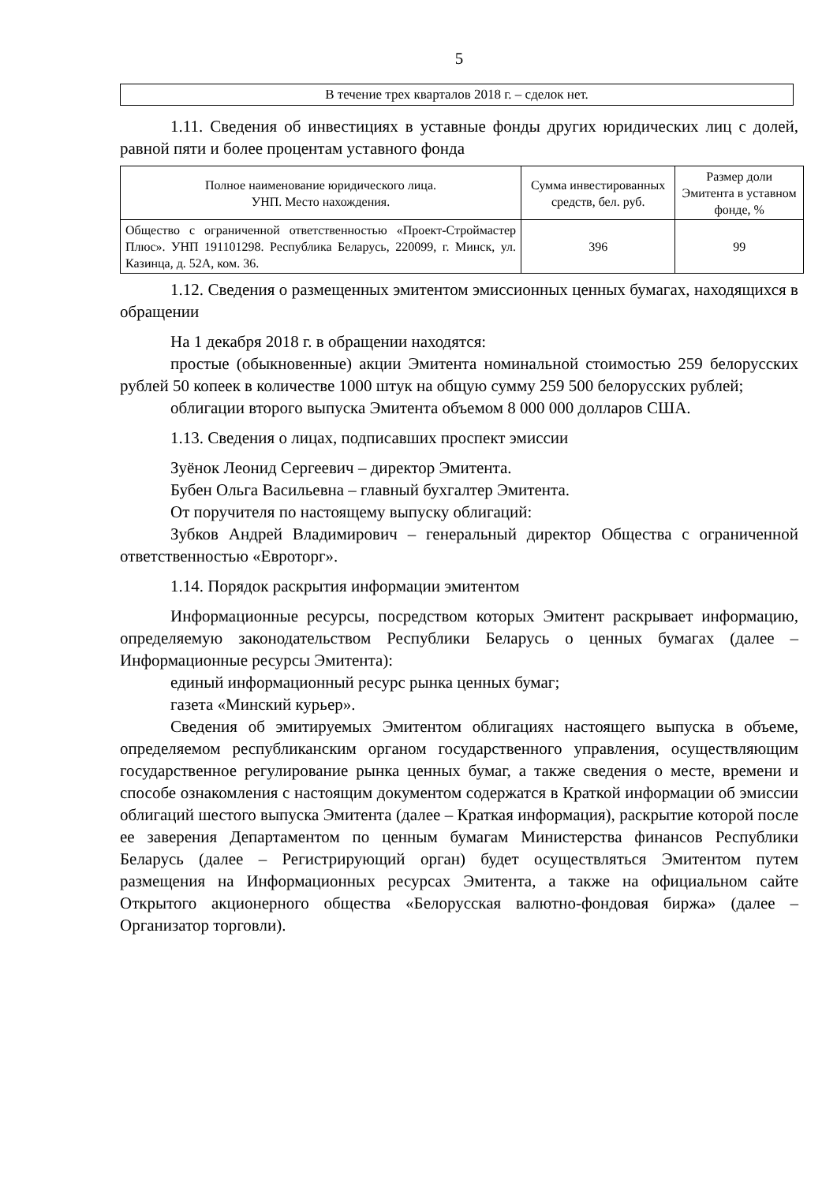5
В течение трех кварталов 2018 г. – сделок нет.
1.11. Сведения об инвестициях в уставные фонды других юридических лиц с долей, равной пяти и более процентам уставного фонда
| Полное наименование юридического лица. УНП. Место нахождения. | Сумма инвестированных средств, бел. руб. | Размер доли Эмитента в уставном фонде, % |
| --- | --- | --- |
| Общество с ограниченной ответственностью «Проект-Строймастер Плюс». УНП 191101298. Республика Беларусь, 220099, г. Минск, ул. Казинца, д. 52А, ком. 36. | 396 | 99 |
1.12. Сведения о размещенных эмитентом эмиссионных ценных бумагах, находящихся в обращении
На 1 декабря 2018 г. в обращении находятся:
простые (обыкновенные) акции Эмитента номинальной стоимостью 259 белорусских рублей 50 копеек в количестве 1000 штук на общую сумму 259 500 белорусских рублей;
облигации второго выпуска Эмитента объемом 8 000 000 долларов США.
1.13. Сведения о лицах, подписавших проспект эмиссии
Зуёнок Леонид Сергеевич – директор Эмитента.
Бубен Ольга Васильевна – главный бухгалтер Эмитента.
От поручителя по настоящему выпуску облигаций:
Зубков Андрей Владимирович – генеральный директор Общества с ограниченной ответственностью «Евроторг».
1.14. Порядок раскрытия информации эмитентом
Информационные ресурсы, посредством которых Эмитент раскрывает информацию, определяемую законодательством Республики Беларусь о ценных бумагах (далее – Информационные ресурсы Эмитента):
единый информационный ресурс рынка ценных бумаг;
газета «Минский курьер».
Сведения об эмитируемых Эмитентом облигациях настоящего выпуска в объеме, определяемом республиканским органом государственного управления, осуществляющим государственное регулирование рынка ценных бумаг, а также сведения о месте, времени и способе ознакомления с настоящим документом содержатся в Краткой информации об эмиссии облигаций шестого выпуска Эмитента (далее – Краткая информация), раскрытие которой после ее заверения Департаментом по ценным бумагам Министерства финансов Республики Беларусь (далее – Регистрирующий орган) будет осуществляться Эмитентом путем размещения на Информационных ресурсах Эмитента, а также на официальном сайте Открытого акционерного общества «Белорусская валютно-фондовая биржа» (далее – Организатор торговли).